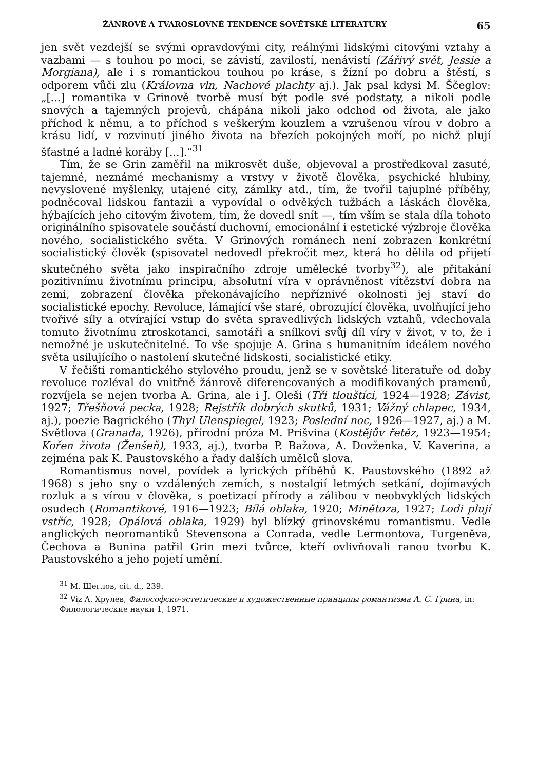ŽÁNROVÉ A TVAROSLOVNÉ TENDENCE SOVĚTSKÉ LITERATURY 65
jen svět vezdejší se svými opravdovými city, reálnými lidskými citovými vztahy a vazbami — s touhou po moci, se závistí, zavilostí, nenávistí (Zářivý svět, Jessie a Morgiana), ale i s romantickou touhou po kráse, s žízní po dobru a štěstí, s odporem vůči zlu (Královna vln, Nachové plachty aj.). Jak psal kdysi M. Ščeglov: „[...] romantika v Grinově tvorbě musí být podle své podstaty, a nikoli podle snových a tajemných projevů, chápána nikoli jako odchod od života, ale jako příchod k němu, a to příchod s veškerým kouzlem a vzrušenou vírou v dobro a krásu lidí, v rozvinutí jiného života na březích pokojných moří, po nichž plují šťastné a ladné koráby [...].“<sup>31</sup>
Tím, že se Grin zaměřil na mikrosvět duše, objevoval a prostředkoval zasuté, tajemné, neznámé mechanismy a vrstvy v životě člověka, psychické hlubiny, nevyslovené myšlenky, utajené city, zámlky atd., tím, že tvořil tajuplné příběhy, podněcoval lidskou fantazii a vypovídal o odvěkých tužbách a láskách člověka, hýbajících jeho citovým životem, tím, že dovedl snít —, tím vším se stala díla tohoto originálního spisovatele součástí duchovní, emocionální i estetické výzbroje člověka nového, socialistického světa. V Grinových románech není zobrazen konkrétní socialistický člověk (spisovatel nedovedl překročit mez, která ho dělila od přijetí skutečného světa jako inspiračního zdroje umělecké tvorby<sup>32</sup>), ale přitakání pozitivnímu životnímu principu, absolutní víra v oprávněnost vítězství dobra na zemi, zobrazení člověka překonávajícího nepříznivé okolnosti jej staví do socialistické epochy. Revoluce, lámající vše staré, obrozující člověka, uvolňující jeho tvořivé síly a otvírající vstup do světa spravedlivých lidských vztahů, vdechovala tomuto životnímu ztroskotanci, samotáři a snílkovi svůj díl víry v život, v to, že i nemožné je uskutečnitelné. To vše spojuje A. Grina s humanitním ideálem nového světa usilujícího o nastolení skutečné lidskosti, socialistické etiky.
V řečišti romantického stylového proudu, jenž se v sovětské literatuře od doby revoluce rozléval do vnitřně žánrově diferencovaných a modifikovaných pramenů, rozvíjela se nejen tvorba A. Grina, ale i J. Oleši (Tři tlouštíci, 1924—1928; Závist, 1927; Třešňová pecka, 1928; Rejstřík dobrých skutků, 1931; Vážný chlapec, 1934, aj.), poezie Bagrického (Thyl Ulenspiegel, 1923; Poslední noc, 1926—1927, aj.) a M. Světlova (Granada, 1926), přírodní próza M. Prišvina (Kostějův řetěz, 1923—1954; Kořen života (Ženšeň), 1933, aj.), tvorba P. Bažova, A. Dovženka, V. Kaverina, a zejména pak K. Paustovského a řady dalších umělců slova.
Romantismus novel, povídek a lyrických příběhů K. Paustovského (1892 až 1968) s jeho sny o vzdálených zemích, s nostalgií letmých setkání, dojímavých rozluk a s vírou v člověka, s poetizací přírody a zálibou v neobvyklých lidských osudech (Romantikové, 1916—1923; Bílá oblaka, 1920; Minětoza, 1927; Lodi plují vstříc, 1928; Opálová oblaka, 1929) byl blízký grinovskému romantismu. Vedle anglických neoromantiků Stevensona a Conrada, vedle Lermontova, Turgeněva, Čechova a Bunina patřil Grin mezi tvůrce, kteří ovlivňovali ranou tvorbu K. Paustovského a jeho pojetí umění.
<sup>31</sup> M. Щеглов, cit. d., 239.
<sup>32</sup> Viz A. Хрулев, Философско-эстетические и художественные принципы романтизма А. С. Грина, in: Филологические науки 1, 1971.